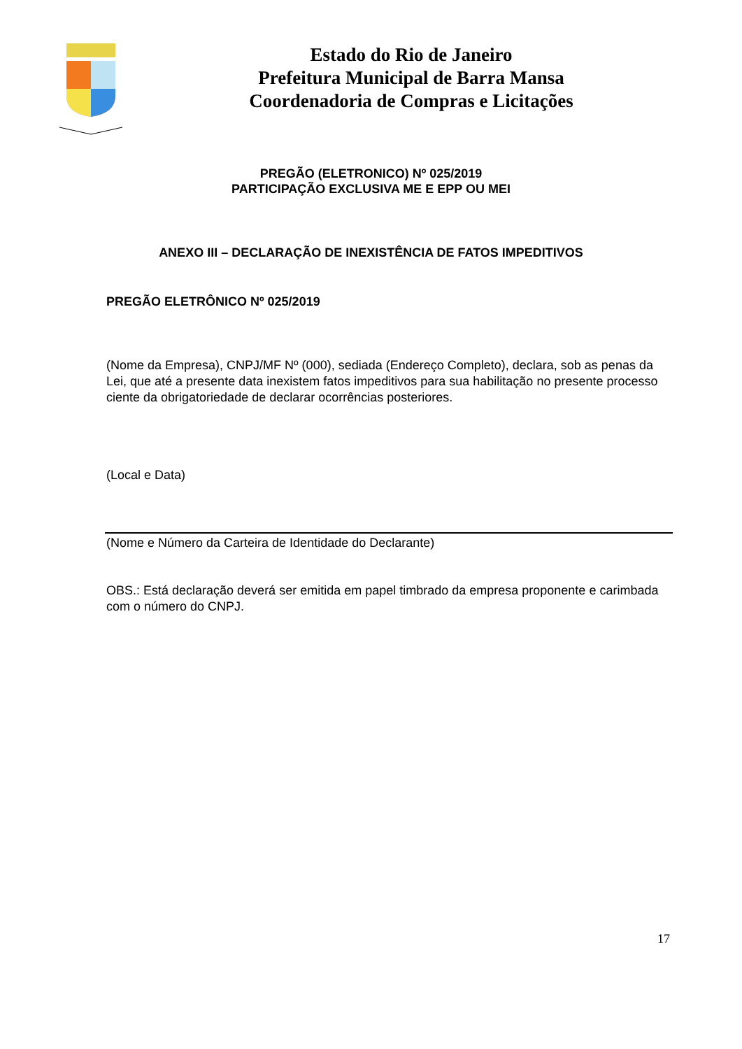Estado do Rio de Janeiro
Prefeitura Municipal de Barra Mansa
Coordenadoria de Compras e Licitações
PREGÃO (ELETRONICO) Nº 025/2019
PARTICIPAÇÃO EXCLUSIVA ME E EPP OU MEI
ANEXO III – DECLARAÇÃO DE INEXISTÊNCIA DE FATOS IMPEDITIVOS
PREGÃO ELETRÔNICO Nº 025/2019
(Nome da Empresa), CNPJ/MF Nº (000), sediada (Endereço Completo), declara, sob as penas da Lei, que até a presente data inexistem fatos impeditivos para sua habilitação no presente processo ciente da obrigatoriedade de declarar ocorrências posteriores.
(Local e Data)
(Nome e Número da Carteira de Identidade do Declarante)
OBS.: Está declaração deverá ser emitida em papel timbrado da empresa proponente e carimbada com o número do CNPJ.
17